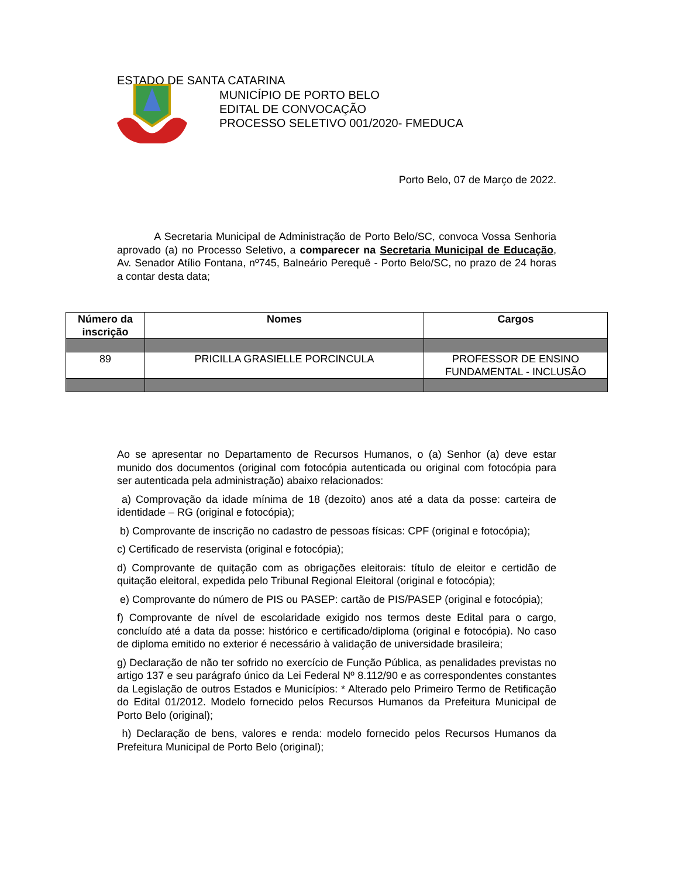ESTADO DE SANTA CATARINA
MUNICÍPIO DE PORTO BELO
EDITAL DE CONVOCAÇÃO
PROCESSO SELETIVO 001/2020- FMEDUCA
Porto Belo, 07 de Março de 2022.
A Secretaria Municipal de Administração de Porto Belo/SC, convoca Vossa Senhoria aprovado (a) no Processo Seletivo, a comparecer na Secretaria Municipal de Educação, Av. Senador Atílio Fontana, nº745, Balneário Perequê - Porto Belo/SC, no prazo de 24 horas a contar desta data;
| Número da inscrição | Nomes | Cargos |
| --- | --- | --- |
| 89 | PRICILLA GRASIELLE PORCINCULA | PROFESSOR DE ENSINO FUNDAMENTAL - INCLUSÃO |
Ao se apresentar no Departamento de Recursos Humanos, o (a) Senhor (a) deve estar munido dos documentos (original com fotocópia autenticada ou original com fotocópia para ser autenticada pela administração) abaixo relacionados:
a) Comprovação da idade mínima de 18 (dezoito) anos até a data da posse: carteira de identidade – RG (original e fotocópia);
b) Comprovante de inscrição no cadastro de pessoas físicas: CPF (original e fotocópia);
c) Certificado de reservista (original e fotocópia);
d) Comprovante de quitação com as obrigações eleitorais: título de eleitor e certidão de quitação eleitoral, expedida pelo Tribunal Regional Eleitoral (original e fotocópia);
e) Comprovante do número de PIS ou PASEP: cartão de PIS/PASEP (original e fotocópia);
f) Comprovante de nível de escolaridade exigido nos termos deste Edital para o cargo, concluído até a data da posse: histórico e certificado/diploma (original e fotocópia). No caso de diploma emitido no exterior é necessário à validação de universidade brasileira;
g) Declaração de não ter sofrido no exercício de Função Pública, as penalidades previstas no artigo 137 e seu parágrafo único da Lei Federal Nº 8.112/90 e as correspondentes constantes da Legislação de outros Estados e Municípios: * Alterado pelo Primeiro Termo de Retificação do Edital 01/2012. Modelo fornecido pelos Recursos Humanos da Prefeitura Municipal de Porto Belo (original);
h) Declaração de bens, valores e renda: modelo fornecido pelos Recursos Humanos da Prefeitura Municipal de Porto Belo (original);